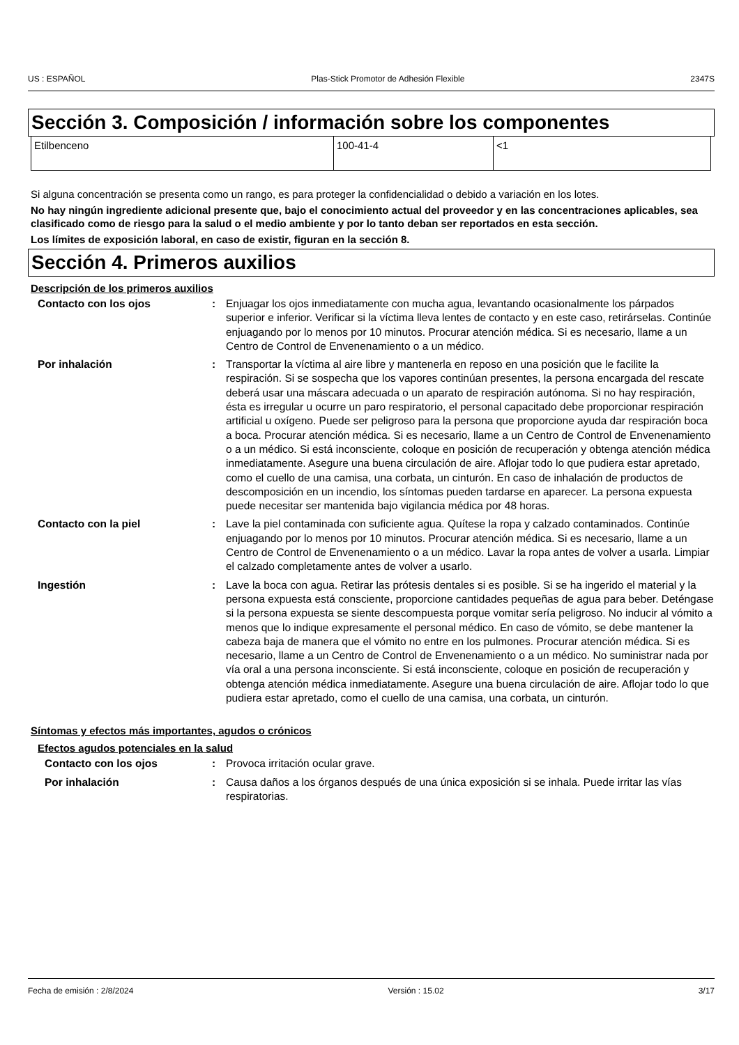US : ESPAÑOL Plas-Stick Promotor de Adhesión Flexible 2347S
Sección 3. Composición / información sobre los componentes
| Etilbenceno | 100-41-4 | <1 |
Si alguna concentración se presenta como un rango, es para proteger la confidencialidad o debido a variación en los lotes.
No hay ningún ingrediente adicional presente que, bajo el conocimiento actual del proveedor y en las concentraciones aplicables, sea clasificado como de riesgo para la salud o el medio ambiente y por lo tanto deban ser reportados en esta sección.
Los límites de exposición laboral, en caso de existir, figuran en la sección 8.
Sección 4. Primeros auxilios
Descripción de los primeros auxilios
| Contacto con los ojos | : | Enjuagar los ojos inmediatamente con mucha agua, levantando ocasionalmente los párpados superior e inferior. Verificar si la víctima lleva lentes de contacto y en este caso, retirárselas. Continúe enjuagando por lo menos por 10 minutos. Procurar atención médica. Si es necesario, llame a un Centro de Control de Envenenamiento o a un médico. |
| Por inhalación | : | Transportar la víctima al aire libre y mantenerla en reposo en una posición que le facilite la respiración. Si se sospecha que los vapores continúan presentes, la persona encargada del rescate deberá usar una máscara adecuada o un aparato de respiración autónoma. Si no hay respiración, ésta es irregular u ocurre un paro respiratorio, el personal capacitado debe proporcionar respiración artificial u oxígeno. Puede ser peligroso para la persona que proporcione ayuda dar respiración boca a boca. Procurar atención médica. Si es necesario, llame a un Centro de Control de Envenenamiento o a un médico. Si está inconsciente, coloque en posición de recuperación y obtenga atención médica inmediatamente. Asegure una buena circulación de aire. Aflojar todo lo que pudiera estar apretado, como el cuello de una camisa, una corbata, un cinturón. En caso de inhalación de productos de descomposición en un incendio, los síntomas pueden tardarse en aparecer. La persona expuesta puede necesitar ser mantenida bajo vigilancia médica por 48 horas. |
| Contacto con la piel | : | Lave la piel contaminada con suficiente agua. Quítese la ropa y calzado contaminados. Continúe enjuagando por lo menos por 10 minutos. Procurar atención médica. Si es necesario, llame a un Centro de Control de Envenenamiento o a un médico. Lavar la ropa antes de volver a usarla. Limpiar el calzado completamente antes de volver a usarlo. |
| Ingestión | : | Lave la boca con agua. Retirar las prótesis dentales si es posible. Si se ha ingerido el material y la persona expuesta está consciente, proporcione cantidades pequeñas de agua para beber. Deténgase si la persona expuesta se siente descompuesta porque vomitar sería peligroso. No inducir al vómito a menos que lo indique expresamente el personal médico. En caso de vómito, se debe mantener la cabeza baja de manera que el vómito no entre en los pulmones. Procurar atención médica. Si es necesario, llame a un Centro de Control de Envenenamiento o a un médico. No suministrar nada por vía oral a una persona inconsciente. Si está inconsciente, coloque en posición de recuperación y obtenga atención médica inmediatamente. Asegure una buena circulación de aire. Aflojar todo lo que pudiera estar apretado, como el cuello de una camisa, una corbata, un cinturón. |
Síntomas y efectos más importantes, agudos o crónicos
Efectos agudos potenciales en la salud
| Contacto con los ojos | : | Provoca irritación ocular grave. |
| Por inhalación | : | Causa daños a los órganos después de una única exposición si se inhala. Puede irritar las vías respiratorias. |
Fecha de emisión : 2/8/2024 Versión : 15.02 3/17